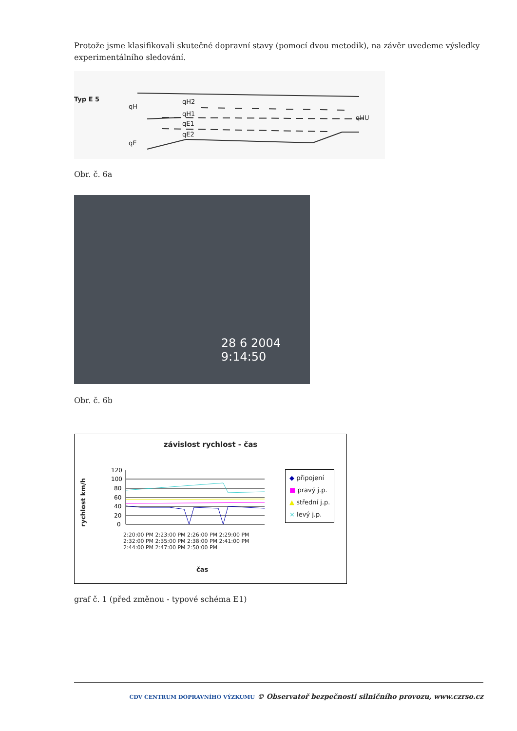Protože jsme klasifikovali skutečné dopravní stavy (pomocí dvou metodik), na závěr uvedeme výsledky experimentálního sledování.
Typ E 5
qH
qH2
qH1
qE1
qE2
qE
qHU
Obr. č. 6a
28 6 2004
9:14:50
Obr. č. 6b
závislost rychlost - čas
rychlost km/h
120
100
80
60
40
20
0
2:20:00 PM 2:23:00 PM 2:26:00 PM 2:29:00 PM 2:32:00 PM 2:35:00 PM 2:38:00 PM 2:41:00 PM 2:44:00 PM 2:47:00 PM 2:50:00 PM
čas
◆ připojení
■ pravý j.p.
▲ střední j.p.
× levý j.p.
graf č. 1 (před změnou - typové schéma E1)
CDV CENTRUM DOPRAVNÍHO VÝZKUMU © Observatoř bezpečnosti silničního provozu, www.czrso.cz